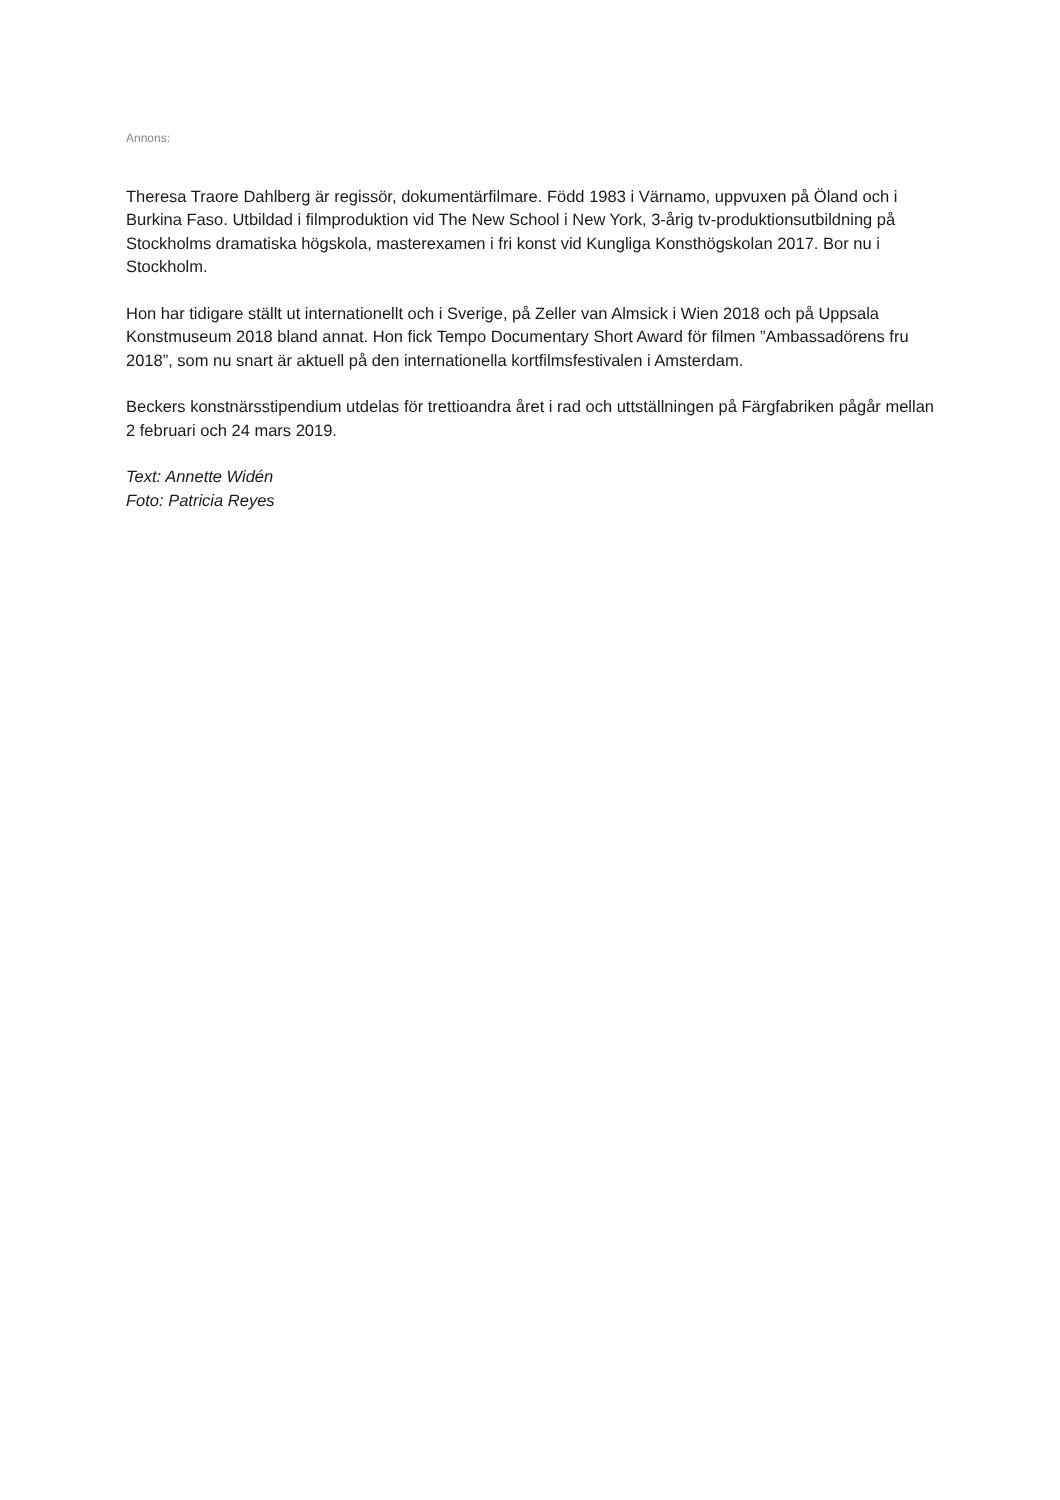Annons:
Theresa Traore Dahlberg är regissör, dokumentärfilmare. Född 1983 i Värnamo, uppvuxen på Öland och i Burkina Faso. Utbildad i filmproduktion vid The New School i New York, 3-årig tv-produktionsutbildning på Stockholms dramatiska högskola, masterexamen i fri konst vid Kungliga Konsthögskolan 2017. Bor nu i Stockholm.
Hon har tidigare ställt ut internationellt och i Sverige, på Zeller van Almsick i Wien 2018 och på Uppsala Konstmuseum 2018 bland annat. Hon fick Tempo Documentary Short Award för filmen ”Ambassadörens fru 2018”, som nu snart är aktuell på den internationella kortfilmsfestivalen i Amsterdam.
Beckers konstnärsstipendium utdelas för trettioandra året i rad och uttställningen på Färgfabriken pågår mellan 2 februari och 24 mars 2019.
Text: Annette Widén
Foto: Patricia Reyes